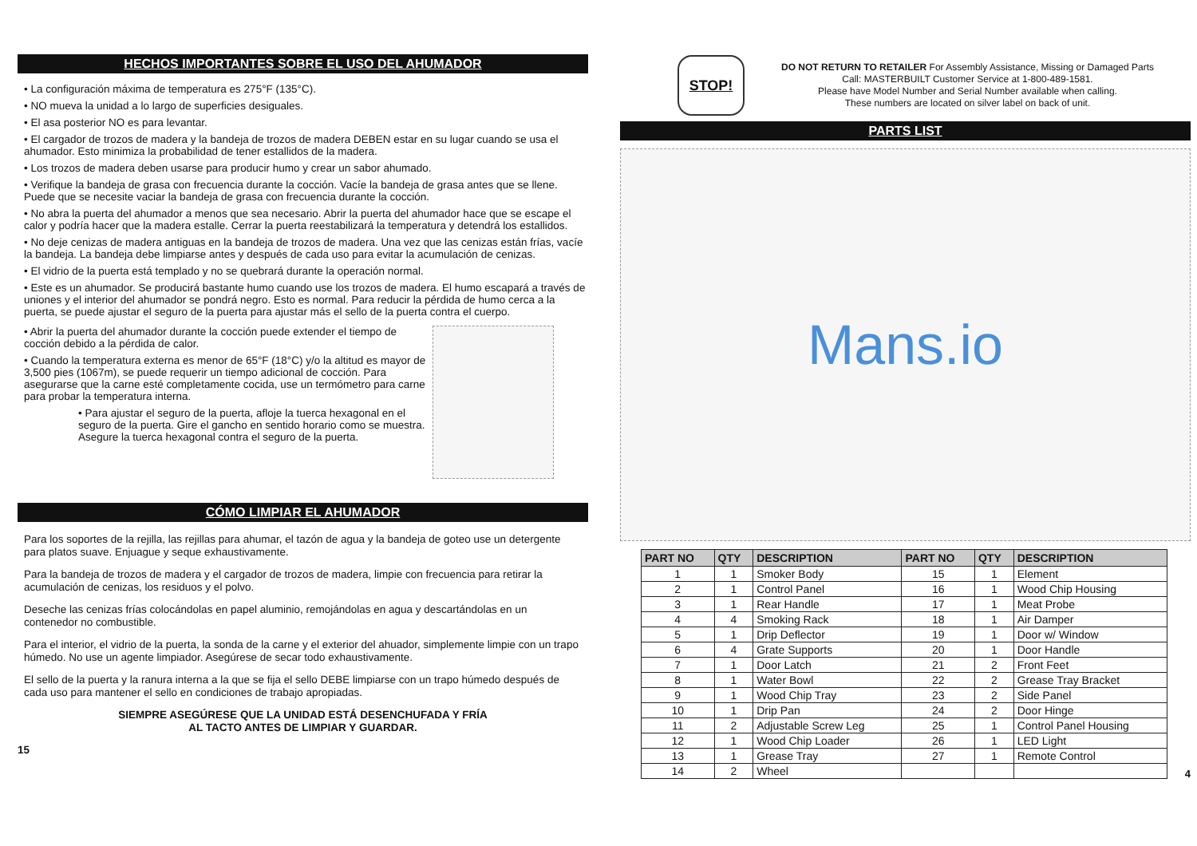HECHOS IMPORTANTES SOBRE EL USO DEL AHUMADOR
• La configuración máxima de temperatura es 275°F (135°C).
• NO mueva la unidad a lo largo de superficies desiguales.
• El asa posterior NO es para levantar.
• El cargador de trozos de madera y la bandeja de trozos de madera DEBEN estar en su lugar cuando se usa el ahumador. Esto minimiza la probabilidad de tener estallidos de la madera.
• Los trozos de madera deben usarse para producir humo y crear un sabor ahumado.
• Verifique la bandeja de grasa con frecuencia durante la cocción. Vacíe la bandeja de grasa antes que se llene. Puede que se necesite vaciar la bandeja de grasa con frecuencia durante la cocción.
• No abra la puerta del ahumador a menos que sea necesario. Abrir la puerta del ahumador hace que se escape el calor y podría hacer que la madera estalle. Cerrar la puerta reestabilizará la temperatura y detendrá los estallidos.
• No deje cenizas de madera antiguas en la bandeja de trozos de madera. Una vez que las cenizas están frías, vacíe la bandeja. La bandeja debe limpiarse antes y después de cada uso para evitar la acumulación de cenizas.
• El vidrio de la puerta está templado y no se quebrará durante la operación normal.
• Este es un ahumador. Se producirá bastante humo cuando use los trozos de madera. El humo escapará a través de uniones y el interior del ahumador se pondrá negro. Esto es normal. Para reducir la pérdida de humo cerca a la puerta, se puede ajustar el seguro de la puerta para ajustar más el sello de la puerta contra el cuerpo.
• Abrir la puerta del ahumador durante la cocción puede extender el tiempo de cocción debido a la pérdida de calor.
• Cuando la temperatura externa es menor de 65°F (18°C) y/o la altitud es mayor de 3,500 pies (1067m), se puede requerir un tiempo adicional de cocción. Para asegurarse que la carne esté completamente cocida, use un termómetro para carne para probar la temperatura interna.
• Para ajustar el seguro de la puerta, afloje la tuerca hexagonal en el seguro de la puerta. Gire el gancho en sentido horario como se muestra. Asegure la tuerca hexagonal contra el seguro de la puerta.
CÓMO LIMPIAR EL AHUMADOR
Para los soportes de la rejilla, las rejillas para ahumar, el tazón de agua y la bandeja de goteo use un detergente para platos suave. Enjuague y seque exhaustivamente.
Para la bandeja de trozos de madera y el cargador de trozos de madera, limpie con frecuencia para retirar la acumulación de cenizas, los residuos y el polvo.
Deseche las cenizas frías colocándolas en papel aluminio, remojándolas en agua y descartándolas en un contenedor no combustible.
Para el interior, el vidrio de la puerta, la sonda de la carne y el exterior del ahuador, simplemente limpie con un trapo húmedo. No use un agente limpiador. Asegúrese de secar todo exhaustivamente.
El sello de la puerta y la ranura interna a la que se fija el sello DEBE limpiarse con un trapo húmedo después de cada uso para mantener el sello en condiciones de trabajo apropiadas.
SIEMPRE ASEGÚRESE QUE LA UNIDAD ESTÁ DESENCHUFADA Y FRÍA
AL TACTO ANTES DE LIMPIAR Y GUARDAR.
15
STOP!
DO NOT RETURN TO RETAILER For Assembly Assistance, Missing or Damaged Parts
Call: MASTERBUILT Customer Service at 1-800-489-1581.
Please have Model Number and Serial Number available when calling.
These numbers are located on silver label on back of unit.
PARTS LIST
Mans.io
| PART NO | QTY | DESCRIPTION | PART NO | QTY | DESCRIPTION |
| --- | --- | --- | --- | --- | --- |
| 1 | 1 | Smoker Body | 15 | 1 | Element |
| 2 | 1 | Control Panel | 16 | 1 | Wood Chip Housing |
| 3 | 1 | Rear Handle | 17 | 1 | Meat Probe |
| 4 | 4 | Smoking Rack | 18 | 1 | Air Damper |
| 5 | 1 | Drip Deflector | 19 | 1 | Door w/ Window |
| 6 | 4 | Grate Supports | 20 | 1 | Door Handle |
| 7 | 1 | Door Latch | 21 | 2 | Front Feet |
| 8 | 1 | Water Bowl | 22 | 2 | Grease Tray Bracket |
| 9 | 1 | Wood Chip Tray | 23 | 2 | Side Panel |
| 10 | 1 | Drip Pan | 24 | 2 | Door Hinge |
| 11 | 2 | Adjustable Screw Leg | 25 | 1 | Control Panel Housing |
| 12 | 1 | Wood Chip Loader | 26 | 1 | LED Light |
| 13 | 1 | Grease Tray | 27 | 1 | Remote Control |
| 14 | 2 | Wheel | | | |
4